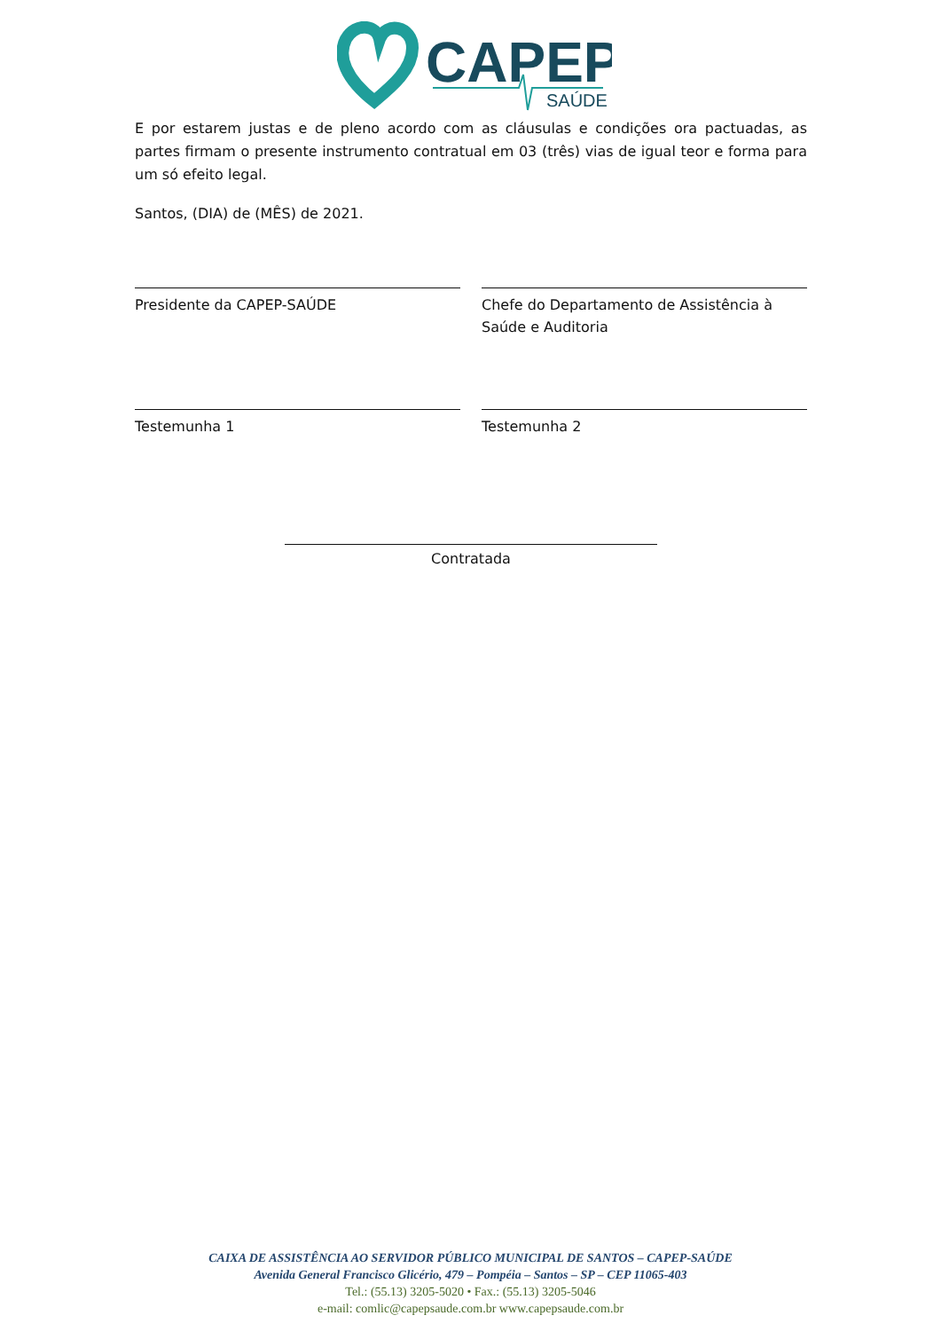CAPEP
SAÚDE
E por estarem justas e de pleno acordo com as cláusulas e condições ora pactuadas, as partes firmam o presente instrumento contratual em 03 (três) vias de igual teor e forma para um só efeito legal.
Santos, (DIA) de (MÊS) de 2021.
Presidente da CAPEP-SAÚDE Chefe do Departamento de Assistência à Saúde e Auditoria
Testemunha 1 Testemunha 2
Contratada
CAIXA DE ASSISTÊNCIA AO SERVIDOR PÚBLICO MUNICIPAL DE SANTOS – CAPEP-SAÚDE
Avenida General Francisco Glicério, 479 – Pompéia – Santos – SP – CEP 11065-403
Tel.: (55.13) 3205-5020 • Fax.: (55.13) 3205-5046
e-mail: comlic@capepsaude.com.br www.capepsaude.com.br